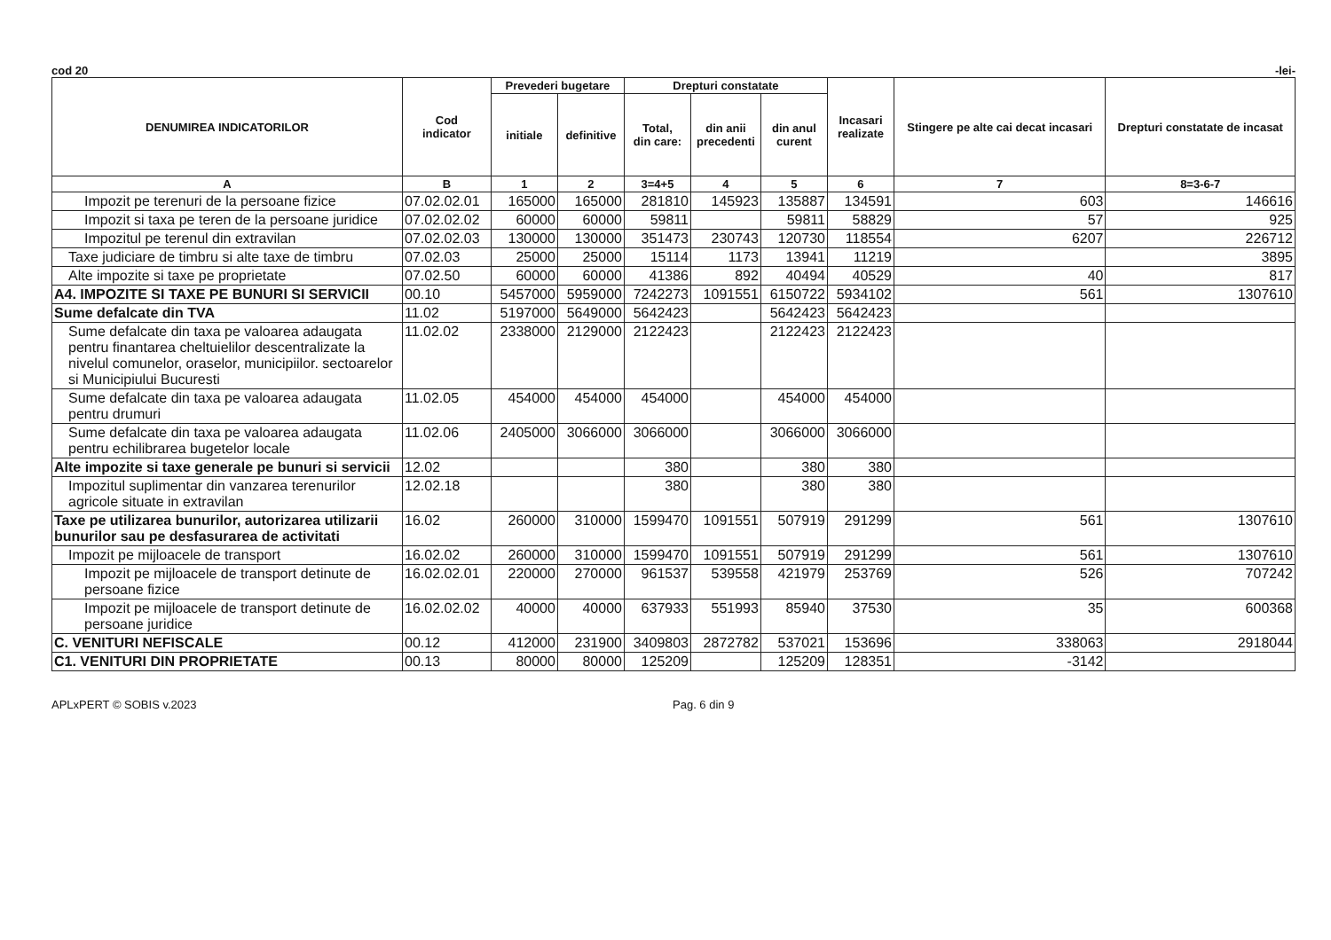cod 20 -lei-
| DENUMIREA INDICATORILOR | Cod indicator | Prevederi bugetare | | Drepturi constatate | | | Incasari realizate | Stingere pe alte cai decat incasari | Drepturi constatate de incasat |
| --- | --- | --- | --- | --- | --- | --- | --- | --- | --- |
| | | initiale | definitive | Total, din care: | din anii precedenti | din anul curent | | | |
| A | B | 1 | 2 | 3=4+5 | 4 | 5 | 6 | 7 | 8=3-6-7 |
| Impozit pe terenuri de la persoane fizice | 07.02.02.01 | 165000 | 165000 | 281810 | 145923 | 135887 | 134591 | 603 | 146616 |
| Impozit si taxa pe teren de la persoane juridice | 07.02.02.02 | 60000 | 60000 | 59811 | | 59811 | 58829 | 57 | 925 |
| Impozitul pe terenul din extravilan | 07.02.02.03 | 130000 | 130000 | 351473 | 230743 | 120730 | 118554 | 6207 | 226712 |
| Taxe judiciare de timbru si alte taxe de timbru | 07.02.03 | 25000 | 25000 | 15114 | 1173 | 13941 | 11219 | | 3895 |
| Alte impozite si taxe pe proprietate | 07.02.50 | 60000 | 60000 | 41386 | 892 | 40494 | 40529 | 40 | 817 |
| A4. IMPOZITE SI TAXE PE BUNURI SI SERVICII | 00.10 | 5457000 | 5959000 | 7242273 | 1091551 | 6150722 | 5934102 | 561 | 1307610 |
| Sume defalcate din TVA | 11.02 | 5197000 | 5649000 | 5642423 | | 5642423 | 5642423 | | |
| Sume defalcate din taxa pe valoarea adaugata pentru finantarea cheltuielilor descentralizate la nivelul comunelor, oraselor, municipiilor. sectoarelor si Municipiului Bucuresti | 11.02.02 | 2338000 | 2129000 | 2122423 | | 2122423 | 2122423 | | |
| Sume defalcate din taxa pe valoarea adaugata pentru drumuri | 11.02.05 | 454000 | 454000 | 454000 | | 454000 | 454000 | | |
| Sume defalcate din taxa pe valoarea adaugata pentru echilibrarea bugetelor locale | 11.02.06 | 2405000 | 3066000 | 3066000 | | 3066000 | 3066000 | | |
| Alte impozite si taxe generale pe bunuri si servicii | 12.02 | | | 380 | | 380 | 380 | | |
| Impozitul suplimentar din vanzarea terenurilor agricole situate in extravilan | 12.02.18 | | | 380 | | 380 | 380 | | |
| Taxe pe utilizarea bunurilor, autorizarea utilizarii bunurilor sau pe desfasurarea de activitati | 16.02 | 260000 | 310000 | 1599470 | 1091551 | 507919 | 291299 | 561 | 1307610 |
| Impozit pe mijloacele de transport | 16.02.02 | 260000 | 310000 | 1599470 | 1091551 | 507919 | 291299 | 561 | 1307610 |
| Impozit pe mijloacele de transport detinute de persoane fizice | 16.02.02.01 | 220000 | 270000 | 961537 | 539558 | 421979 | 253769 | 526 | 707242 |
| Impozit pe mijloacele de transport detinute de persoane juridice | 16.02.02.02 | 40000 | 40000 | 637933 | 551993 | 85940 | 37530 | 35 | 600368 |
| C. VENITURI NEFISCALE | 00.12 | 412000 | 231900 | 3409803 | 2872782 | 537021 | 153696 | 338063 | 2918044 |
| C1. VENITURI DIN PROPRIETATE | 00.13 | 80000 | 80000 | 125209 | | 125209 | 128351 | -3142 | |
APLxPERT © SOBIS v.2023 Pag. 6 din 9